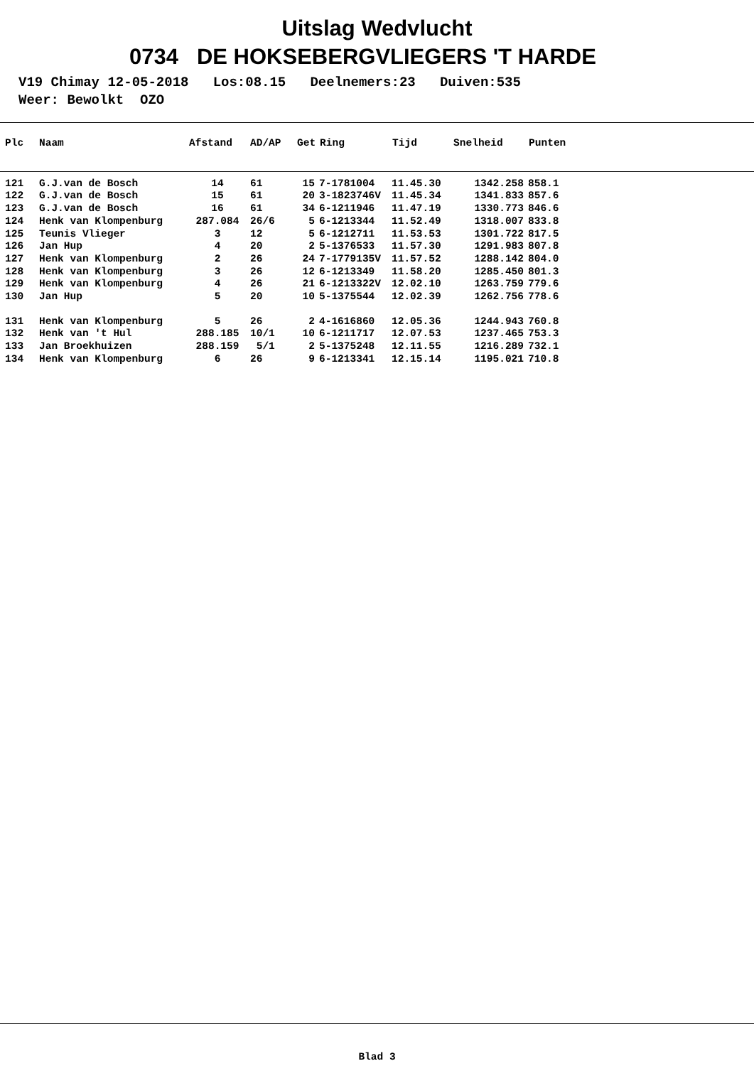Uitslag Wedvlucht
0734 DE HOKSEBERGVLIEGERS 'T HARDE
V19 Chimay 12-05-2018 Los:08.15 Deelnemers:23 Duiven:535 Weer: Bewolkt OZO
| Plc | Naam | Afstand | AD/AP | Get | Ring | Tijd | Snelheid | Punten |
| --- | --- | --- | --- | --- | --- | --- | --- | --- |
| 121 | G.J.van de Bosch | 14 | 61 | 15 | 7-1781004 | 11.45.30 | 1342.258 | 858.1 |
| 122 | G.J.van de Bosch | 15 | 61 | 20 | 3-1823746V | 11.45.34 | 1341.833 | 857.6 |
| 123 | G.J.van de Bosch | 16 | 61 | 34 | 6-1211946 | 11.47.19 | 1330.773 | 846.6 |
| 124 | Henk van Klompenburg | 287.084 | 26/6 | 5 | 6-1213344 | 11.52.49 | 1318.007 | 833.8 |
| 125 | Teunis Vlieger | 3 | 12 | 5 | 6-1212711 | 11.53.53 | 1301.722 | 817.5 |
| 126 | Jan Hup | 4 | 20 | 2 | 5-1376533 | 11.57.30 | 1291.983 | 807.8 |
| 127 | Henk van Klompenburg | 2 | 26 | 24 | 7-1779135V | 11.57.52 | 1288.142 | 804.0 |
| 128 | Henk van Klompenburg | 3 | 26 | 12 | 6-1213349 | 11.58.20 | 1285.450 | 801.3 |
| 129 | Henk van Klompenburg | 4 | 26 | 21 | 6-1213322V | 12.02.10 | 1263.759 | 779.6 |
| 130 | Jan Hup | 5 | 20 | 10 | 5-1375544 | 12.02.39 | 1262.756 | 778.6 |
| 131 | Henk van Klompenburg | 5 | 26 | 2 | 4-1616860 | 12.05.36 | 1244.943 | 760.8 |
| 132 | Henk van 't Hul | 288.185 | 10/1 | 10 | 6-1211717 | 12.07.53 | 1237.465 | 753.3 |
| 133 | Jan Broekhuizen | 288.159 | 5/1 | 2 | 5-1375248 | 12.11.55 | 1216.289 | 732.1 |
| 134 | Henk van Klompenburg | 6 | 26 | 9 | 6-1213341 | 12.15.14 | 1195.021 | 710.8 |
Blad 3